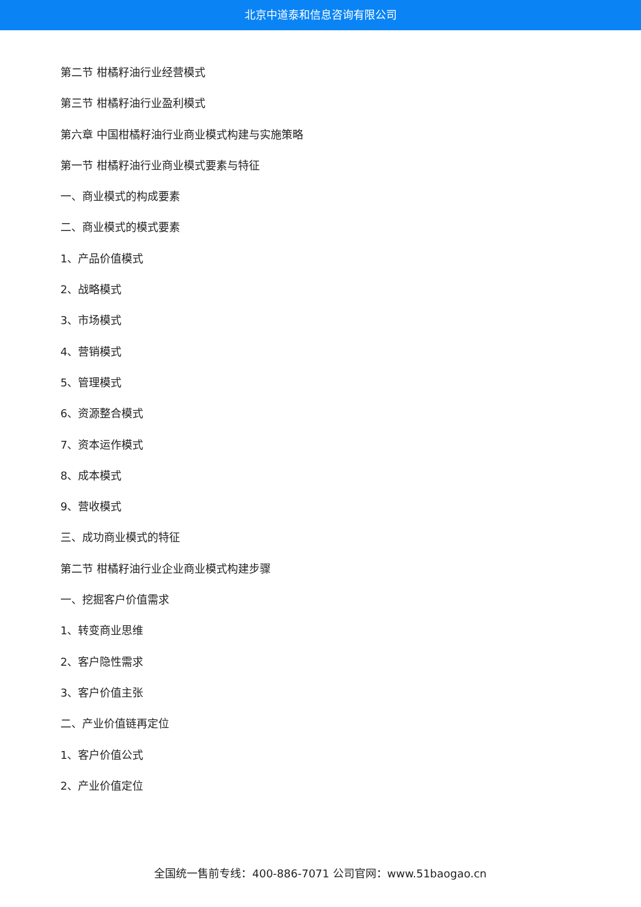北京中道泰和信息咨询有限公司
第二节 柑橘籽油行业经营模式
第三节 柑橘籽油行业盈利模式
第六章 中国柑橘籽油行业商业模式构建与实施策略
第一节 柑橘籽油行业商业模式要素与特征
一、商业模式的构成要素
二、商业模式的模式要素
1、产品价值模式
2、战略模式
3、市场模式
4、营销模式
5、管理模式
6、资源整合模式
7、资本运作模式
8、成本模式
9、营收模式
三、成功商业模式的特征
第二节 柑橘籽油行业企业商业模式构建步骤
一、挖掘客户价值需求
1、转变商业思维
2、客户隐性需求
3、客户价值主张
二、产业价值链再定位
1、客户价值公式
2、产业价值定位
全国统一售前专线：400-886-7071 公司官网：www.51baogao.cn